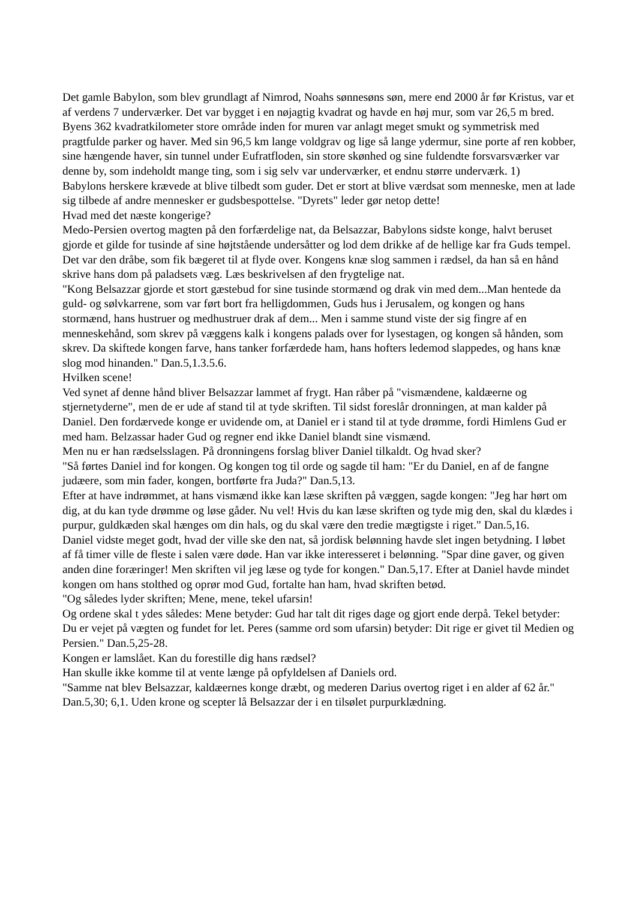Det gamle Babylon, som blev grundlagt af Nimrod, Noahs sønnesøns søn, mere end 2000 år før Kristus, var et af verdens 7 underværker. Det var bygget i en nøjagtig kvadrat og havde en høj mur, som var 26,5 m bred. Byens 362 kvadratkilometer store område inden for muren var anlagt meget smukt og symmetrisk med pragtfulde parker og haver. Med sin 96,5 km lange voldgrav og lige så lange ydermur, sine porte af ren kobber, sine hængende haver, sin tunnel under Eufratfloden, sin store skønhed og sine fuldendte forsvarsværker var denne by, som indeholdt mange ting, som i sig selv var underværker, et endnu større underværk. 1)
Babylons herskere krævede at blive tilbedt som guder. Det er stort at blive værdsat som menneske, men at lade sig tilbede af andre mennesker er gudsbespottelse. "Dyrets" leder gør netop dette!
Hvad med det næste kongerige?
Medo-Persien overtog magten på den forfærdelige nat, da Belsazzar, Babylons sidste konge, halvt beruset gjorde et gilde for tusinde af sine højtstående undersåtter og lod dem drikke af de hellige kar fra Guds tempel. Det var den dråbe, som fik bægeret til at flyde over. Kongens knæ slog sammen i rædsel, da han så en hånd skrive hans dom på paladsets væg. Læs beskrivelsen af den frygtelige nat.
"Kong Belsazzar gjorde et stort gæstebud for sine tusinde stormænd og drak vin med dem...Man hentede da guld- og sølvkarrene, som var ført bort fra helligdommen, Guds hus i Jerusalem, og kongen og hans stormænd, hans hustruer og medhustruer drak af dem... Men i samme stund viste der sig fingre af en menneskehånd, som skrev på væggens kalk i kongens palads over for lysestagen, og kongen så hånden, som skrev. Da skiftede kongen farve, hans tanker forfærdede ham, hans hofters ledemod slappedes, og hans knæ slog mod hinanden." Dan.5,1.3.5.6.
Hvilken scene!
Ved synet af denne hånd bliver Belsazzar lammet af frygt. Han råber på "vismændene, kaldæerne og stjernetyderne", men de er ude af stand til at tyde skriften. Til sidst foreslår dronningen, at man kalder på Daniel. Den fordærvede konge er uvidende om, at Daniel er i stand til at tyde drømme, fordi Himlens Gud er med ham. Belzassar hader Gud og regner end ikke Daniel blandt sine vismænd.
Men nu er han rædselsslagen. På dronningens forslag bliver Daniel tilkaldt. Og hvad sker?
"Så førtes Daniel ind for kongen. Og kongen tog til orde og sagde til ham: "Er du Daniel, en af de fangne judæere, som min fader, kongen, bortførte fra Juda?" Dan.5,13.
Efter at have indrømmet, at hans vismænd ikke kan læse skriften på væggen, sagde kongen: "Jeg har hørt om dig, at du kan tyde drømme og løse gåder. Nu vel! Hvis du kan læse skriften og tyde mig den, skal du klædes i purpur, guldkæden skal hænges om din hals, og du skal være den tredie mægtigste i riget." Dan.5,16.
Daniel vidste meget godt, hvad der ville ske den nat, så jordisk belønning havde slet ingen betydning. I løbet af få timer ville de fleste i salen være døde. Han var ikke interesseret i belønning. "Spar dine gaver, og given anden dine foræringer! Men skriften vil jeg læse og tyde for kongen." Dan.5,17. Efter at Daniel havde mindet kongen om hans stolthed og oprør mod Gud, fortalte han ham, hvad skriften betød.
"Og således lyder skriften; Mene, mene, tekel ufarsin!
Og ordene skal t ydes således: Mene betyder: Gud har talt dit riges dage og gjort ende derpå. Tekel betyder: Du er vejet på vægten og fundet for let. Peres (samme ord som ufarsin) betyder: Dit rige er givet til Medien og Persien." Dan.5,25-28.
Kongen er lamslået. Kan du forestille dig hans rædsel?
Han skulle ikke komme til at vente længe på opfyldelsen af Daniels ord.
"Samme nat blev Belsazzar, kaldæernes konge dræbt, og mederen Darius overtog riget i en alder af 62 år." Dan.5,30; 6,1. Uden krone og scepter lå Belsazzar der i en tilsølet purpurklædning.